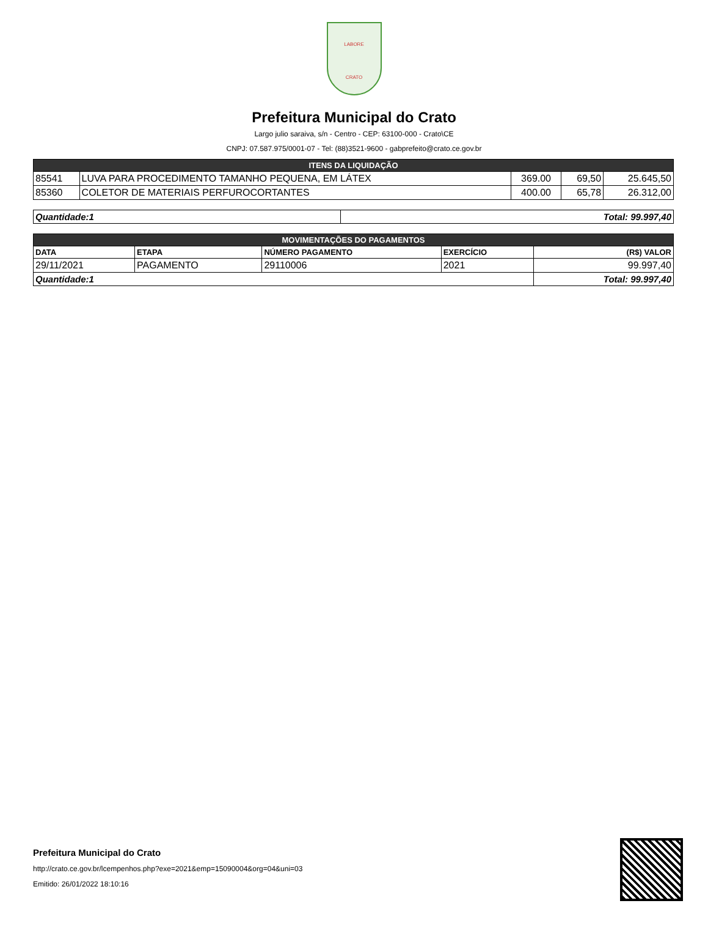LABORE
CRATO
Prefeitura Municipal do Crato
Largo julio saraiva, s/n - Centro - CEP: 63100-000 - Crato\CE
CNPJ: 07.587.975/0001-07 - Tel: (88)3521-9600 - gabprefeito@crato.ce.gov.br
| ITENS DA LIQUIDAÇÃO | | | | |
| 85541 | LUVA PARA PROCEDIMENTO TAMANHO PEQUENA, EM LÁTEX | 369.00 | 69,50 | 25.645,50 |
| 85360 | COLETOR DE MATERIAIS PERFUROCORTANTES | 400.00 | 65,78 | 26.312,00 |
| Quantidade:1 | Total: 99.997,40 |
| MOVIMENTAÇÕES DO PAGAMENTOS | | | | |
| DATA | ETAPA | NÚMERO PAGAMENTO | EXERCÍCIO | (R$) VALOR |
| 29/11/2021 | PAGAMENTO | 29110006 | 2021 | 99.997,40 |
| Quantidade:1 | | | | Total: 99.997,40 |
Prefeitura Municipal do Crato
http://crato.ce.gov.br/lcempenhos.php?exe=2021&emp=15090004&org=04&uni=03
Emitido: 26/01/2022 18:10:16